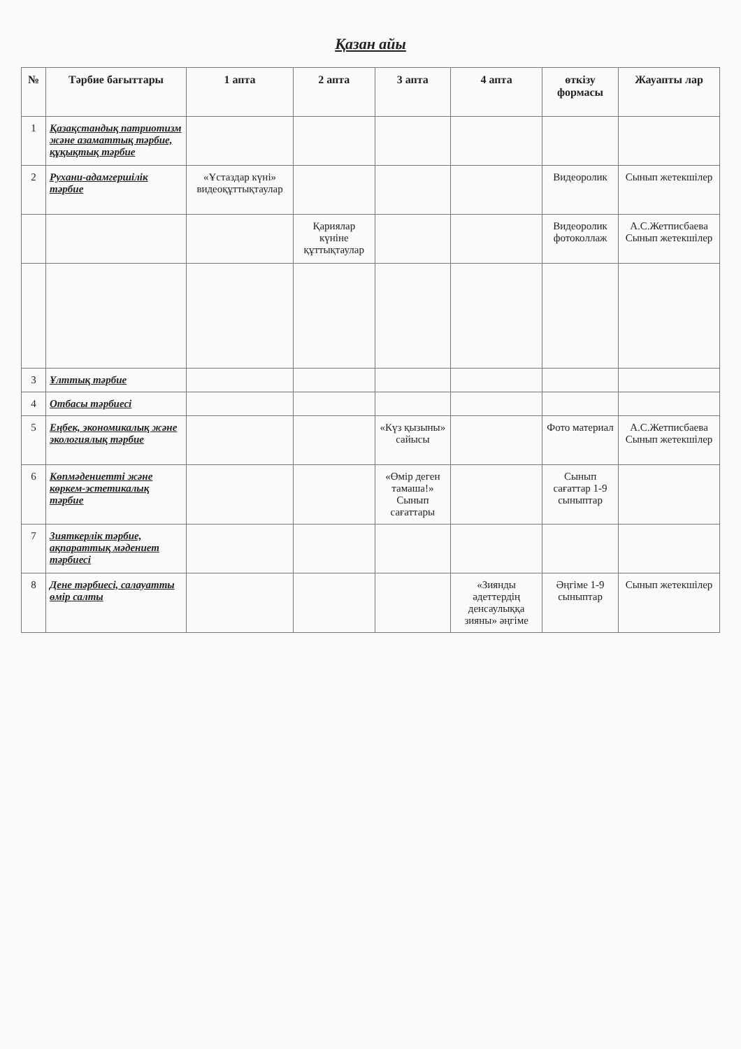Қазан айы
| № | Тәрбие бағыттары | 1 апта | 2 апта | 3 апта | 4 апта | өткізу формасы | Жауапты лар |
| --- | --- | --- | --- | --- | --- | --- | --- |
| 1 | Қазақстандық патриотизм және азаматтық тәрбие, құқықтық тәрбие | | | | | | |
| 2 | Рухани-адамгершілік тәрбие | «Ұстаздар күні» видеоқұттықтаулар | | | | Видеоролик | Сынып жетекшілер |
| | | | Қариялар күніне құттықтаулар | | | Видеоролик фотоколлаж | А.С.Жетписбаева Сынып жетекшілер |
| 3 | Ұлттық тәрбие | | | | | | |
| 4 | Отбасы тәрбиесі | | | | | | |
| 5 | Еңбек, экономикалық және экологиялық тәрбие | | | «Күз қызыны» сайысы | | Фото материал | А.С.Жетписбаева Сынып жетекшілер |
| 6 | Көпмәдениетті және көркем-эстетикалық тәрбие | | | «Өмір деген тамаша!» Сынып сағаттары | | Сынып сағаттар 1-9 сыныптар | |
| 7 | Зияткерлік тәрбие, ақпараттық мәдениет тәрбиесі | | | | | | |
| 8 | Дене тәрбиесі, салауатты өмір салты | | | | «Зиянды әдеттердің денсаулыққа зияны» әңгіме | Әңгіме 1-9 сыныптар | Сынып жетекшілер |